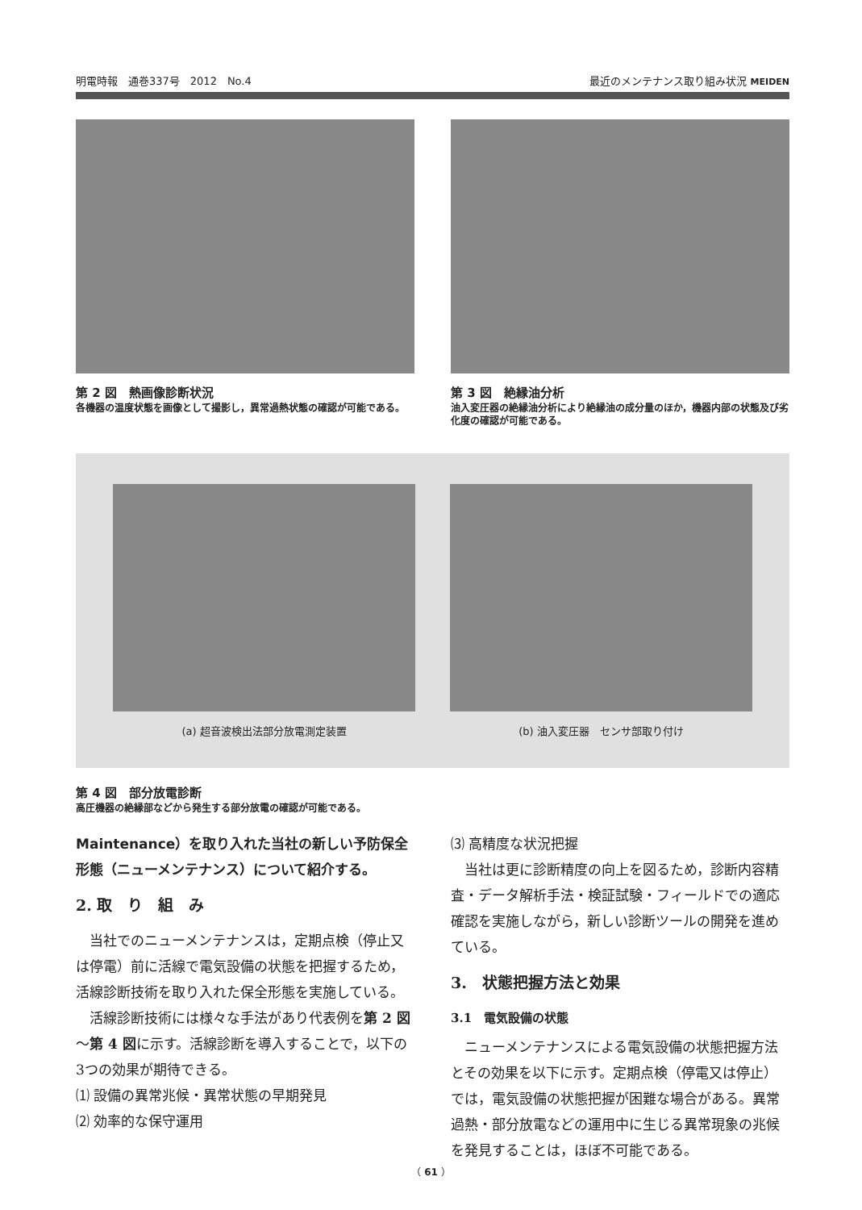明電時報　通巻337号　2012　No.4 最近のメンテナンス取り組み状況 MEIDEN
第 2 図　熱画像診断状況
各機器の温度状態を画像として撮影し，異常過熱状態の確認が可能である。
第 3 図　絶縁油分析
油入変圧器の絶縁油分析により絶縁油の成分量のほか，機器内部の状態及び劣化度の確認が可能である。
(a) 超音波検出法部分放電測定装置 (b) 油入変圧器　センサ部取り付け
第 4 図　部分放電診断
高圧機器の絶縁部などから発生する部分放電の確認が可能である。
Maintenance）を取り入れた当社の新しい予防保全形態（ニューメンテナンス）について紹介する。
2. 取　り　組　み
　当社でのニューメンテナンスは，定期点検（停止又は停電）前に活線で電気設備の状態を把握するため，活線診断技術を取り入れた保全形態を実施している。
　活線診断技術には様々な手法があり代表例を第 2 図～第 4 図に示す。活線診断を導入することで，以下の3つの効果が期待できる。
⑴ 設備の異常兆候・異常状態の早期発見
⑵ 効率的な保守運用
⑶ 高精度な状況把握
　当社は更に診断精度の向上を図るため，診断内容精査・データ解析手法・検証試験・フィールドでの適応確認を実施しながら，新しい診断ツールの開発を進めている。
3.　状態把握方法と効果
3.1　電気設備の状態
　ニューメンテナンスによる電気設備の状態把握方法とその効果を以下に示す。定期点検（停電又は停止）では，電気設備の状態把握が困難な場合がある。異常過熱・部分放電などの運用中に生じる異常現象の兆候を発見することは，ほぼ不可能である。
（ 61 ）